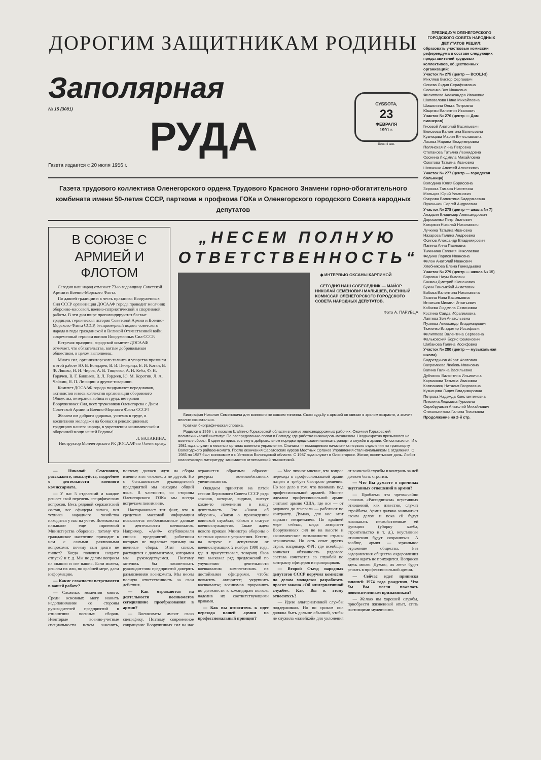ДОРОГИМ ЗАЩИТНИКАМ РОДИНЫ
Заполярная
№ 15 (3081)
РУДА
Газета издается с 20 июля 1956 г.
СУББОТА,
23
ФЕВРАЛЯ
1991 г.
Цена 4 коп.
Газета трудового коллектива Оленегорского ордена Трудового Красного Знамени горно-обогатительного комбината имени 50-летия СССР, парткома и профкома ГОКа и Оленегорского городского Совета народных депутатов
В СОЮЗЕ С АРМИЕЙ И ФЛОТОМ
Сегодня наш народ отмечает 73-ю годовщину Советской Армии и Военно-Морского Флота.
По давней традиции и в честь праздника Вооруженных Сил СССР организация ДОСААФ города проводит месячник оборонно-массовой, военно-патриотической и спортивной работы. В эти дни шире пропагандируются боевые традиции, героическая история Советской Армии и Военно-Морского Флота СССР, беспримерный подвиг советского народа в годы гражданской и Великой Отечественной войн, современный героизм воинов Вооруженных Сил СССР.
Встречая праздник, городской комитет ДОСААФ отмечает, что обязательства, взятые добровольным обществом, в целом выполнены.
Много сил, организаторского таланта и упорства проявили в этой работе Ю. В. Бондарев, В. В. Печерица, Б. И. Коган, В. Ф. Ляшко, Н. И. Чиров, А. В. Тищенко, А. И. Кеба, Ф. Н. Горячев, В. Г. Бакшаев, В. Л. Гордеев, Ю. М. Коротин, Л. А. Чайкин, Н. П. Лисицин и другие товарищи.
Комитет ДОСААФ города поздравляет передовиков, активистов и весь коллектив организации оборонного Общества, ветеранов войны и труда, ветеранов Вооруженных Сил, всех тружеников Оленегорска с Днем Советской Армии и Военно-Морского Флота СССР!
Желаем им доброго здоровья, успехов в труде, в воспитании молодежи на боевых и революционных традициях нашего народа, в укреплении экономической и оборонной мощи нашей Родины!
Л. БАЛАКИНА,
Инструктор Мончегорского РК ДОСААФ по Оленегорску.
„НЕСЕМ ПОЛНУЮ ОТВЕТСТВЕННОСТЬ“
◆ ИНТЕРВЬЮ ОКСАНЫ КАРПИНОЙ
СЕГОДНЯ НАШ СОБЕСЕДНИК — МАЙОР НИКОЛАЙ СЕМЕНОВИЧ МАЛЫШЕВ, ВОЕННЫЙ КОМИССАР ОЛЕНЕГОРСКОГО ГОРОДСКОГО СОВЕТА НАРОДНЫХ ДЕПУТАТОВ.
Фото А. ПАРУБЦА
Биография Николая Семеновича для военного не совсем типична. Свою судьбу с армией он связал в зрелом возрасте, а значит вполне сознательно.
Краткая биографическая справка.
Родился в 1956 г. в поселке Шайгино Горьковской области в семье железнодорожных рабочих. Окончил Горьковский политехнический институт. По распределению попал в Вологду, где работал инженером-механиком. Неоднократно призывался на военные сборы. В один из призывов ему в добровольном порядке предложили написать рапорт о службе в армии. Он согласился. И с 1981 года служит в местных органах военного управления. Сначала — помощником начальника первого отделения по транспорту Вологодского райвоенкомата. После окончания Саратовских курсов Местных Органов Управления стал начальником 1 отделения. С 1985 по 1987 был военкомом в г. Устюжна Вологодской области. С 1987 года служит в Оленегорске. Женат, воспитывает дочь. Любит классическую литературу, занимается атлетической гимнастикой.
— Николай Семенович, расскажите, пожалуйста, подробнее о деятельности военного комиссариата.
— У нас 5 отделений и каждое решает свой перечень специфических вопросов. Весь рядовой сержантский состав, все офицеры запаса, вся техника народного хозяйства находится у нас на учете. Военкоматы называют еще «приемной Министерства обороны», потому что гражданское население приходит к нам с самыми различными вопросами: почему сын долго не пишет? Когда положен солдату отпуск? и т. д. Мы не делим вопросы на «наши» и «не наши». Если можем, решаем их или, по крайней мере, даем информацию.
— Какие сложности встречаются в вашей работе?
— Сложных моментов много. Среди основных могу назвать недопонимание со стороны руководителей предприятий в отношении военных сборов. Некоторые военно-учетные специальности нечем заменить, поэтому должен идти на сборы именно этот человек, а не другой. Но с большинством руководителей предприятий мы находим общий язык. В частности, со стороны Оленегорского ГОКа мы всегда встречаем понимание.
Настораживает тот факт, что в средствах массовой информации появляются необоснованные данные о деятельности военкоматов. Например, «АиФ» опубликовали список предприятий, работники которых не подлежат призыву на военные сборы. Этот список расходится с документами, которыми мы руководствуемся. Поэтому хотелось бы посоветовать руководителям предприятий доверять разъяснениям военкомата. Мы несем полную ответственность за свои действия.
— Как отражаются на деятельности военкоматов сегодняшние преобразования в армии?
— Военкоматы имеют свою специфику. Поэтому современное сокращение Вооруженных сил на нас отражается обратным образом: ресурсы военнообязанных увеличиваются.
Ожидаем принятия на пятой сессии Верховного Совета СССР ряда законов, которые, видимо, внесут какие-то изменения в нашу деятельность. Это «Закон об обороне», «Закон о прохождении воинской службы», «Закон о статусе военнослужащего». Также ждем нового приказа Министра обороны о местных органах управления. Кстати, на встрече с депутатами от военнослужащих 2 ноября 1990 года, где я присутствовал, товарищ Язов уже высказал ряд предложений по улучшению деятельности военкоматов: комплектовать их достойными офицерами, чтобы повысить авторитет; укрупнить военкоматы; военкомов приравнять по должности к командирам полков, наделив их соответствующими правами.
— Как вы относитесь к идее перехода нашей армии на профессиональный принцип?
— Мое личное мнение, что вопрос перехода к профессиональной армии назрел и требует быстрого решения. Но все дело в том, что понимать под профессиональной армией. Многие идеалом профессиональной армии считают армию США, где все — от рядового до генерала — работают по контракту. Думаю, для нас этот вариант неприемлем. По крайней мере сейчас, когда авторитет Вооруженных сил не на высоте и экономические возможности страны ограничены. Но есть опыт других стран, например, ФРГ, где всеобщая воинская обязанность рядового состава сочетается со службой по контракту офицеров и прапорщиков.
— Второй Съезд народных депутатов СССР поручил комиссии по делам молодежи разработать проект закона «Об альтернативной службе». Как Вы к этому относитесь?
— Идею альтернативной службы поддерживаю. Но по срокам она должна быть дольше обычной, чтобы не служила «лазейкой» для уклонения от воинской службы и контроль за ней должен быть строгим.
— Что Вы думаете о причинах неуставных отношений в армии?
— Проблема эта чрезвычайно сложная. «Рассадником» неуставных отношений, как известно, служат стройбаты. Армия должна заниматься своим делом и пока ей будут навязывать несвойственные ей функции (уборку хлеба, строительство и т. д.), неуставные отношения будут сохраняться. А вообще, армия — зеркальное отражение общества. Без оздоровления общества оздоровления армии ждать не приходится. Вопросов здесь много. Думаю, их легче будет решать в профессиональной армии.
— Сейчас идет приписка юношей 1974 года рождения. Что бы Вы могли пожелать новоиспеченным призывникам?
— Желаю им хорошей службы, приобрести жизненный опыт, стать настоящими мужчинами.
ПРЕЗИДИУМ ОЛЕНЕГОРСКОГО ГОРОДСКОГО СОВЕТА НАРОДНЫХ ДЕПУТАТОВ РЕШИЛ:
образовать участковые комиссии референдума в составе следующих представителей трудовых коллективов, общественных организаций:
Участок № 275 (центр — ВСОШ-3)
Микляев Виктор Сергеевич
Осиева Лидия Серафимовна
Сосненко Зоя Ивановна
Филиппова Александра Ивановна
Шаповалова Нина Михайловна
Шишелина Ольга Петровна
Ющенко Валентин Иванович
Участок № 276 (центр — Дом пионеров)
Гноевой Анатолий Васильевич
Елисеева Валентина Евгеньевна
Кузнецова Мария Вячеславовна
Лосева Марина Владимировна
Полянская Инна Петровна
Степанова Татьяна Леонидовна
Соснина Людмила Михайловна
Сокотова Татьяна Ивановна
Шевченко Алексей Алексеевич
Участок № 277 (центр — городская больница)
Володина Юлия Борисовна
Зернова Тамара Никитична
Мальцев Юрий Ульянович
Очирова Валентина Бадермаевна
Пученькин Сергей Андреевич
Участок № 278 (центр — школа № 7)
Аладьин Владимир Александрович
Дорошенко Петр Иванович
Каторкин Николай Николаевич
Лучкина Татьяна Ивановна
Назарова Галина Андреевна
Осипов Александр Владимирович
Папина Анна Павловна
Тычинина Евгения Николаевна
Федина Лариса Ивановна
Филон Анатолий Иванович
Хлебникова Елена Геннадьевна
Участок № 279 (центр — школа № 15)
Боровик Наум Львович
Бакман Дмитрий Юлианович
Букин Тансыкбай Ахметович
Бобова Валентина Николаевна
Зюзина Нина Васильевна
Игнатьев Михаил Игнатьевич
Кобзева Людмила Семеновна
Костина Саида Ибрагимовна
Лаптева Зея Анатольевна
Пузеева Александр Владимирович
Ткаченко Владимир Иосифович
Филиппова Валентина Сергеевна
Фальковский Борис Семенович
Шибанова Галина Иосифовна
Участок № 280 (центр — музыкальная школа)
Бадретдинов Айрат Фоатович
Вахрамеева Любовь Ивановна
Вагина Галина Васильевна
Дубченко Валентина Ильинична
Карманова Татьяна Ивановна
Компаниец Наталья Георгиевна
Кузнецова Лидия Владимировна
Петрова Надежда Константиновна
Плюхина Людмила Гурьевна
Серебрушкин Анатолий Михайлович
Стекольникова Галина Тихоновна
Продолжение на 2-й стр.